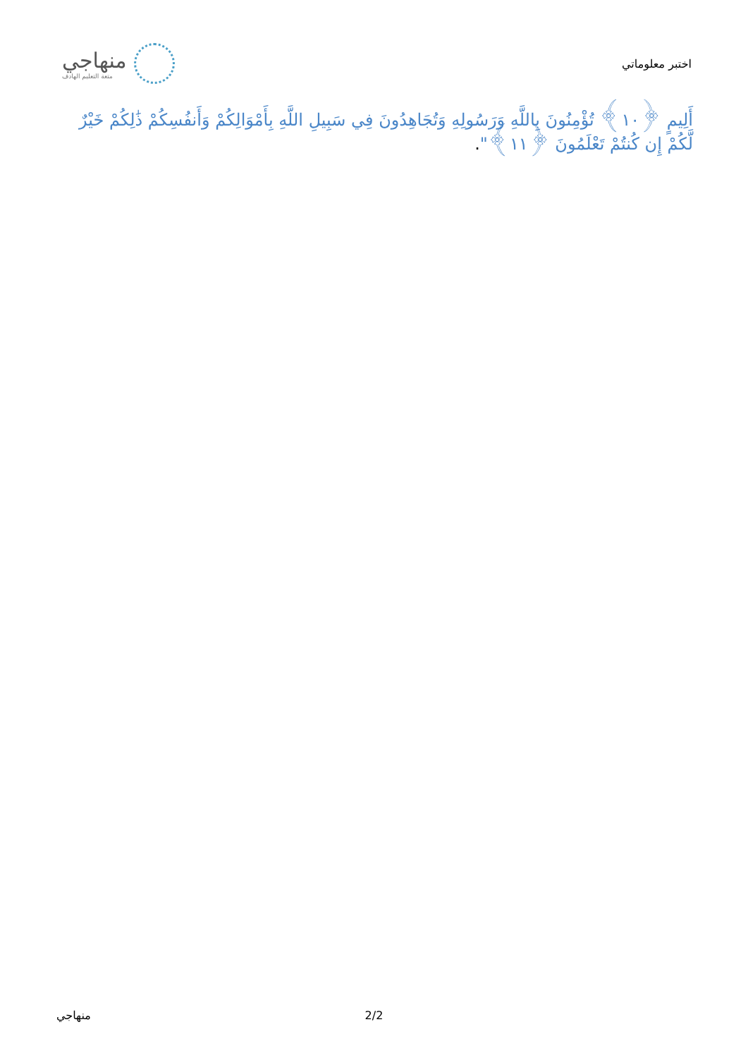منهاجي
متعة التعليم الهادف
اختبر معلوماتي
أَلِيمٍ ﴿١٠﴾ تُؤْمِنُونَ بِاللَّهِ وَرَسُولِهِ وَتُجَاهِدُونَ فِي سَبِيلِ اللَّهِ بِأَمْوَالِكُمْ وَأَنفُسِكُمْ ذَٰلِكُمْ خَيْرٌ لَّكُمْ إِن كُنتُمْ تَعْلَمُونَ ﴿١١﴾".
منهاجي 2/2